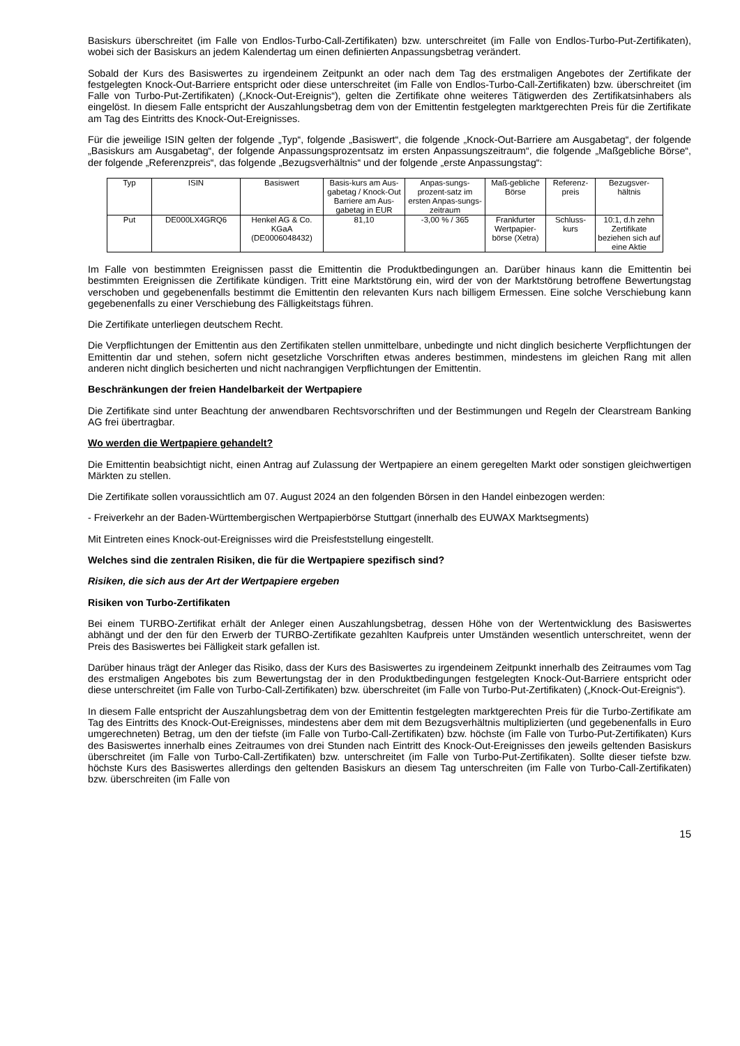Basiskurs überschreitet (im Falle von Endlos-Turbo-Call-Zertifikaten) bzw. unterschreitet (im Falle von Endlos-Turbo-Put-Zertifikaten), wobei sich der Basiskurs an jedem Kalendertag um einen definierten Anpassungsbetrag verändert.
Sobald der Kurs des Basiswertes zu irgendeinem Zeitpunkt an oder nach dem Tag des erstmaligen Angebotes der Zertifikate der festgelegten Knock-Out-Barriere entspricht oder diese unterschreitet (im Falle von Endlos-Turbo-Call-Zertifikaten) bzw. überschreitet (im Falle von Turbo-Put-Zertifikaten) („Knock-Out-Ereignis“), gelten die Zertifikate ohne weiteres Tätigwerden des Zertifikatsinhabers als eingelöst. In diesem Falle entspricht der Auszahlungsbetrag dem von der Emittentin festgelegten marktgerechten Preis für die Zertifikate am Tag des Eintritts des Knock-Out-Ereignisses.
Für die jeweilige ISIN gelten der folgende „Typ“, folgende „Basiswert“, die folgende „Knock-Out-Barriere am Ausgabetag“, der folgende „Basiskurs am Ausgabetag“, der folgende Anpassungsprozentsatz im ersten Anpassungszeitraum“, die folgende „Maßgebliche Börse“, der folgende „Referenzpreis“, das folgende „Bezugsverhältnis“ und der folgende „erste Anpassungstag“:
| Typ | ISIN | Basiswert | Basis-kurs am Aus-gabetag / Knock-Out Barriere am Aus-gabetag in EUR | Anpas-sungs-prozent-satz im ersten Anpas-sungs-zeitraum | Maß-gebliche Börse | Referenz-preis | Bezugsver-hältnis |
| Put | DE000LX4GRQ6 | Henkel AG & Co. KGaA (DE0006048432) | 81,10 | -3,00 % / 365 | Frankfurter Wertpapier-börse (Xetra) | Schluss-kurs | 10:1, d.h zehn Zertifikate beziehen sich auf eine Aktie |
Im Falle von bestimmten Ereignissen passt die Emittentin die Produktbedingungen an. Darüber hinaus kann die Emittentin bei bestimmten Ereignissen die Zertifikate kündigen. Tritt eine Marktstörung ein, wird der von der Marktstörung betroffene Bewertungstag verschoben und gegebenenfalls bestimmt die Emittentin den relevanten Kurs nach billigem Ermessen. Eine solche Verschiebung kann gegebenenfalls zu einer Verschiebung des Fälligkeitstags führen.
Die Zertifikate unterliegen deutschem Recht.
Die Verpflichtungen der Emittentin aus den Zertifikaten stellen unmittelbare, unbedingte und nicht dinglich besicherte Verpflichtungen der Emittentin dar und stehen, sofern nicht gesetzliche Vorschriften etwas anderes bestimmen, mindestens im gleichen Rang mit allen anderen nicht dinglich besicherten und nicht nachrangigen Verpflichtungen der Emittentin.
Beschränkungen der freien Handelbarkeit der Wertpapiere
Die Zertifikate sind unter Beachtung der anwendbaren Rechtsvorschriften und der Bestimmungen und Regeln der Clearstream Banking AG frei übertragbar.
Wo werden die Wertpapiere gehandelt?
Die Emittentin beabsichtigt nicht, einen Antrag auf Zulassung der Wertpapiere an einem geregelten Markt oder sonstigen gleichwertigen Märkten zu stellen.
Die Zertifikate sollen voraussichtlich am 07. August 2024 an den folgenden Börsen in den Handel einbezogen werden:
- Freiverkehr an der Baden-Württembergischen Wertpapierbörse Stuttgart (innerhalb des EUWAX Marktsegments)
Mit Eintreten eines Knock-out-Ereignisses wird die Preisfeststellung eingestellt.
Welches sind die zentralen Risiken, die für die Wertpapiere spezifisch sind?
Risiken, die sich aus der Art der Wertpapiere ergeben
Risiken von Turbo-Zertifikaten
Bei einem TURBO-Zertifikat erhält der Anleger einen Auszahlungsbetrag, dessen Höhe von der Wertentwicklung des Basiswertes abhängt und der den für den Erwerb der TURBO-Zertifikate gezahlten Kaufpreis unter Umständen wesentlich unterschreitet, wenn der Preis des Basiswertes bei Fälligkeit stark gefallen ist.
Darüber hinaus trägt der Anleger das Risiko, dass der Kurs des Basiswertes zu irgendeinem Zeitpunkt innerhalb des Zeitraumes vom Tag des erstmaligen Angebotes bis zum Bewertungstag der in den Produktbedingungen festgelegten Knock-Out-Barriere entspricht oder diese unterschreitet (im Falle von Turbo-Call-Zertifikaten) bzw. überschreitet (im Falle von Turbo-Put-Zertifikaten) („Knock-Out-Ereignis“).
In diesem Falle entspricht der Auszahlungsbetrag dem von der Emittentin festgelegten marktgerechten Preis für die Turbo-Zertifikate am Tag des Eintritts des Knock-Out-Ereignisses, mindestens aber dem mit dem Bezugsverhältnis multiplizierten (und gegebenenfalls in Euro umgerechneten) Betrag, um den der tiefste (im Falle von Turbo-Call-Zertifikaten) bzw. höchste (im Falle von Turbo-Put-Zertifikaten) Kurs des Basiswertes innerhalb eines Zeitraumes von drei Stunden nach Eintritt des Knock-Out-Ereignisses den jeweils geltenden Basiskurs überschreitet (im Falle von Turbo-Call-Zertifikaten) bzw. unterschreitet (im Falle von Turbo-Put-Zertifikaten). Sollte dieser tiefste bzw. höchste Kurs des Basiswertes allerdings den geltenden Basiskurs an diesem Tag unterschreiten (im Falle von Turbo-Call-Zertifikaten) bzw. überschreiten (im Falle von
15